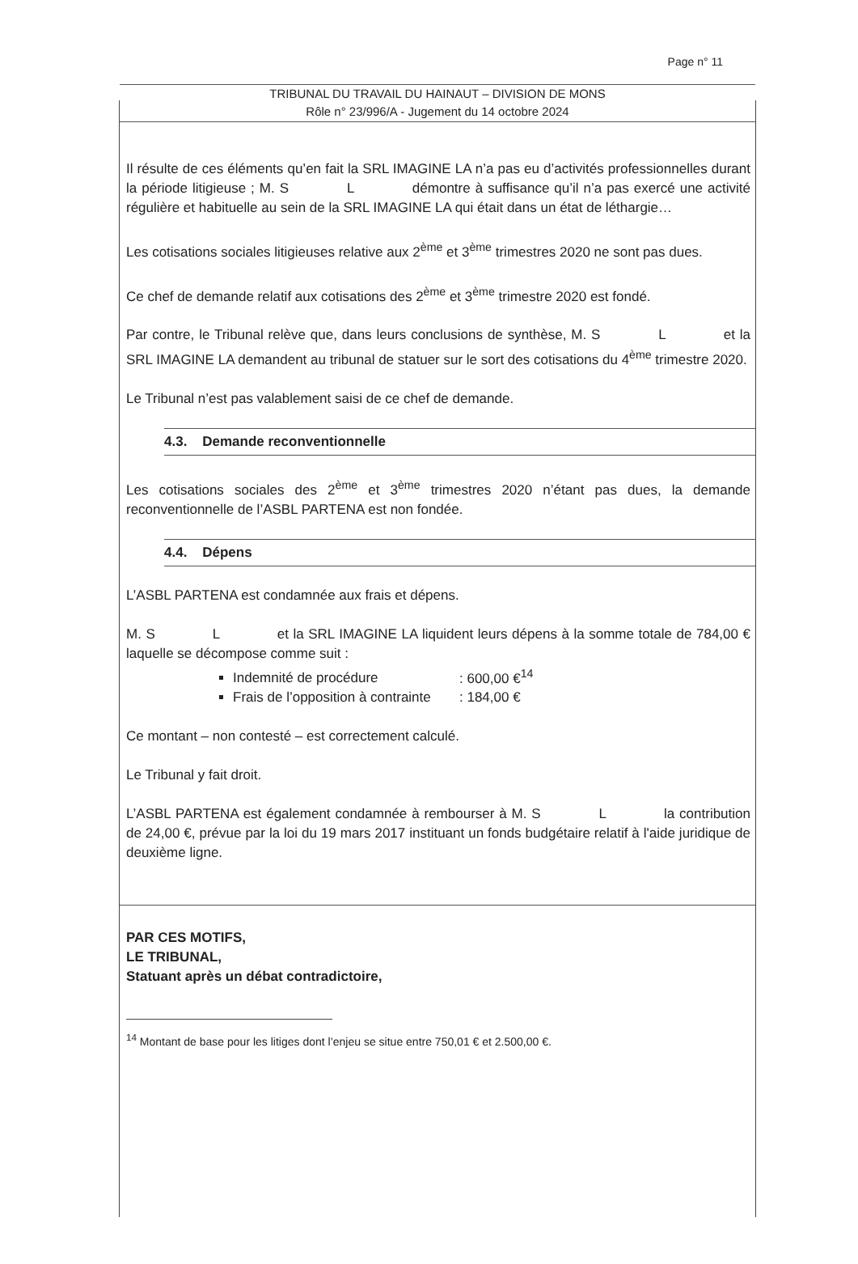Page n° 11
TRIBUNAL DU TRAVAIL DU HAINAUT – DIVISION DE MONS
Rôle n° 23/996/A - Jugement du 14 octobre 2024
Il résulte de ces éléments qu’en fait la SRL IMAGINE LA n’a pas eu d’activités professionnelles durant la période litigieuse ; M. S L démontre à suffisance qu’il n’a pas exercé une activité régulière et habituelle au sein de la SRL IMAGINE LA qui était dans un état de léthargie…
Les cotisations sociales litigieuses relative aux 2<sup>ème</sup> et 3<sup>ème</sup> trimestres 2020 ne sont pas dues.
Ce chef de demande relatif aux cotisations des 2<sup>ème</sup> et 3<sup>ème</sup> trimestre 2020 est fondé.
Par contre, le Tribunal relève que, dans leurs conclusions de synthèse, M. S L et la SRL IMAGINE LA demandent au tribunal de statuer sur le sort des cotisations du 4<sup>ème</sup> trimestre 2020.
Le Tribunal n’est pas valablement saisi de ce chef de demande.
4.3. Demande reconventionnelle
Les cotisations sociales des 2<sup>ème</sup> et 3<sup>ème</sup> trimestres 2020 n’étant pas dues, la demande reconventionnelle de l’ASBL PARTENA est non fondée.
4.4. Dépens
L’ASBL PARTENA est condamnée aux frais et dépens.
M. S L et la SRL IMAGINE LA liquident leurs dépens à la somme totale de 784,00 € laquelle se décompose comme suit :
Indemnité de procédure: 600,00 €<sup>14</sup>
Frais de l’opposition à contrainte: 184,00 €
Ce montant – non contesté – est correctement calculé.
Le Tribunal y fait droit.
L’ASBL PARTENA est également condamnée à rembourser à M. S L la contribution de 24,00 €, prévue par la loi du 19 mars 2017 instituant un fonds budgétaire relatif à l'aide juridique de deuxième ligne.
PAR CES MOTIFS,
LE TRIBUNAL,
Statuant après un débat contradictoire,
<sup>14</sup> Montant de base pour les litiges dont l’enjeu se situe entre 750,01 € et 2.500,00 €.